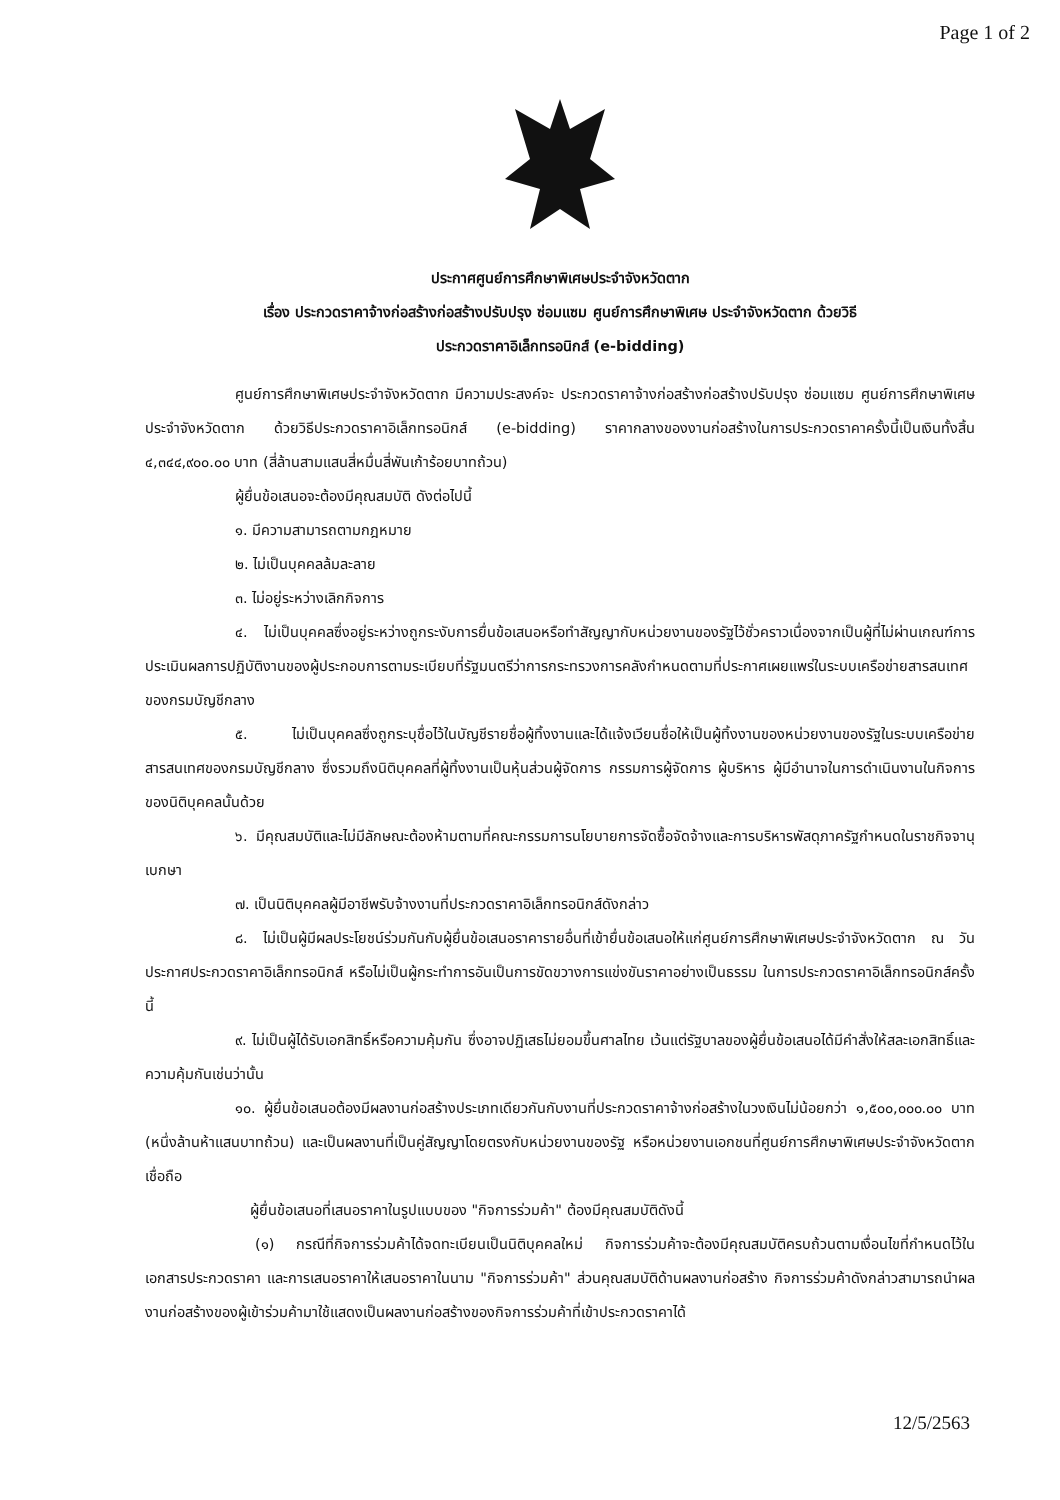Page 1 of 2
ประกาศศูนย์การศึกษาพิเศษประจำจังหวัดตาก
เรื่อง ประกวดราคาจ้างก่อสร้างก่อสร้างปรับปรุง ซ่อมแซม ศูนย์การศึกษาพิเศษ ประจำจังหวัดตาก ด้วยวิธี
ประกวดราคาอิเล็กทรอนิกส์ (e-bidding)
ศูนย์การศึกษาพิเศษประจำจังหวัดตาก มีความประสงค์จะ ประกวดราคาจ้างก่อสร้างก่อสร้างปรับปรุง ซ่อมแซม ศูนย์การศึกษาพิเศษ ประจำจังหวัดตาก ด้วยวิธีประกวดราคาอิเล็กทรอนิกส์ (e-bidding) ราคากลางของงานก่อสร้างในการประกวดราคาครั้งนี้เป็นเงินทั้งสิ้น ๔,๓๔๔,๙๐๐.๐๐ บาท (สี่ล้านสามแสนสี่หมื่นสี่พันเก้าร้อยบาทถ้วน)
ผู้ยื่นข้อเสนอจะต้องมีคุณสมบัติ ดังต่อไปนี้
๑. มีความสามารถตามกฎหมาย
๒. ไม่เป็นบุคคลล้มละลาย
๓. ไม่อยู่ระหว่างเลิกกิจการ
๔. ไม่เป็นบุคคลซึ่งอยู่ระหว่างถูกระงับการยื่นข้อเสนอหรือทำสัญญากับหน่วยงานของรัฐไว้ชั่วคราวเนื่องจากเป็นผู้ที่ไม่ผ่านเกณฑ์การประเมินผลการปฏิบัติงานของผู้ประกอบการตามระเบียบที่รัฐมนตรีว่าการกระทรวงการคลังกำหนดตามที่ประกาศเผยแพร่ในระบบเครือข่ายสารสนเทศของกรมบัญชีกลาง
๕. ไม่เป็นบุคคลซึ่งถูกระบุชื่อไว้ในบัญชีรายชื่อผู้ทิ้งงานและได้แจ้งเวียนชื่อให้เป็นผู้ทิ้งงานของหน่วยงานของรัฐในระบบเครือข่ายสารสนเทศของกรมบัญชีกลาง ซึ่งรวมถึงนิติบุคคลที่ผู้ทิ้งงานเป็นหุ้นส่วนผู้จัดการ กรรมการผู้จัดการ ผู้บริหาร ผู้มีอำนาจในการดำเนินงานในกิจการของนิติบุคคลนั้นด้วย
๖. มีคุณสมบัติและไม่มีลักษณะต้องห้ามตามที่คณะกรรมการนโยบายการจัดซื้อจัดจ้างและการบริหารพัสดุภาครัฐกำหนดในราชกิจจานุเบกษา
๗. เป็นนิติบุคคลผู้มีอาชีพรับจ้างงานที่ประกวดราคาอิเล็กทรอนิกส์ดังกล่าว
๘. ไม่เป็นผู้มีผลประโยชน์ร่วมกันกับผู้ยื่นข้อเสนอราคารายอื่นที่เข้ายื่นข้อเสนอให้แก่ศูนย์การศึกษาพิเศษประจำจังหวัดตาก ณ วันประกาศประกวดราคาอิเล็กทรอนิกส์ หรือไม่เป็นผู้กระทำการอันเป็นการขัดขวางการแข่งขันราคาอย่างเป็นธรรม ในการประกวดราคาอิเล็กทรอนิกส์ครั้งนี้
๙. ไม่เป็นผู้ได้รับเอกสิทธิ์หรือความคุ้มกัน ซึ่งอาจปฏิเสธไม่ยอมขึ้นศาลไทย เว้นแต่รัฐบาลของผู้ยื่นข้อเสนอได้มีคำสั่งให้สละเอกสิทธิ์และความคุ้มกันเช่นว่านั้น
๑๐. ผู้ยื่นข้อเสนอต้องมีผลงานก่อสร้างประเภทเดียวกันกับงานที่ประกวดราคาจ้างก่อสร้างในวงเงินไม่น้อยกว่า ๑,๕๐๐,๐๐๐.๐๐ บาท (หนึ่งล้านห้าแสนบาทถ้วน) และเป็นผลงานที่เป็นคู่สัญญาโดยตรงกับหน่วยงานของรัฐ หรือหน่วยงานเอกชนที่ศูนย์การศึกษาพิเศษประจำจังหวัดตากเชื่อถือ
ผู้ยื่นข้อเสนอที่เสนอราคาในรูปแบบของ "กิจการร่วมค้า" ต้องมีคุณสมบัติดังนี้
(๑) กรณีที่กิจการร่วมค้าได้จดทะเบียนเป็นนิติบุคคลใหม่ กิจการร่วมค้าจะต้องมีคุณสมบัติครบถ้วนตามเงื่อนไขที่กำหนดไว้ในเอกสารประกวดราคา และการเสนอราคาให้เสนอราคาในนาม "กิจการร่วมค้า" ส่วนคุณสมบัติด้านผลงานก่อสร้าง กิจการร่วมค้าดังกล่าวสามารถนำผลงานก่อสร้างของผู้เข้าร่วมค้ามาใช้แสดงเป็นผลงานก่อสร้างของกิจการร่วมค้าที่เข้าประกวดราคาได้
12/5/2563